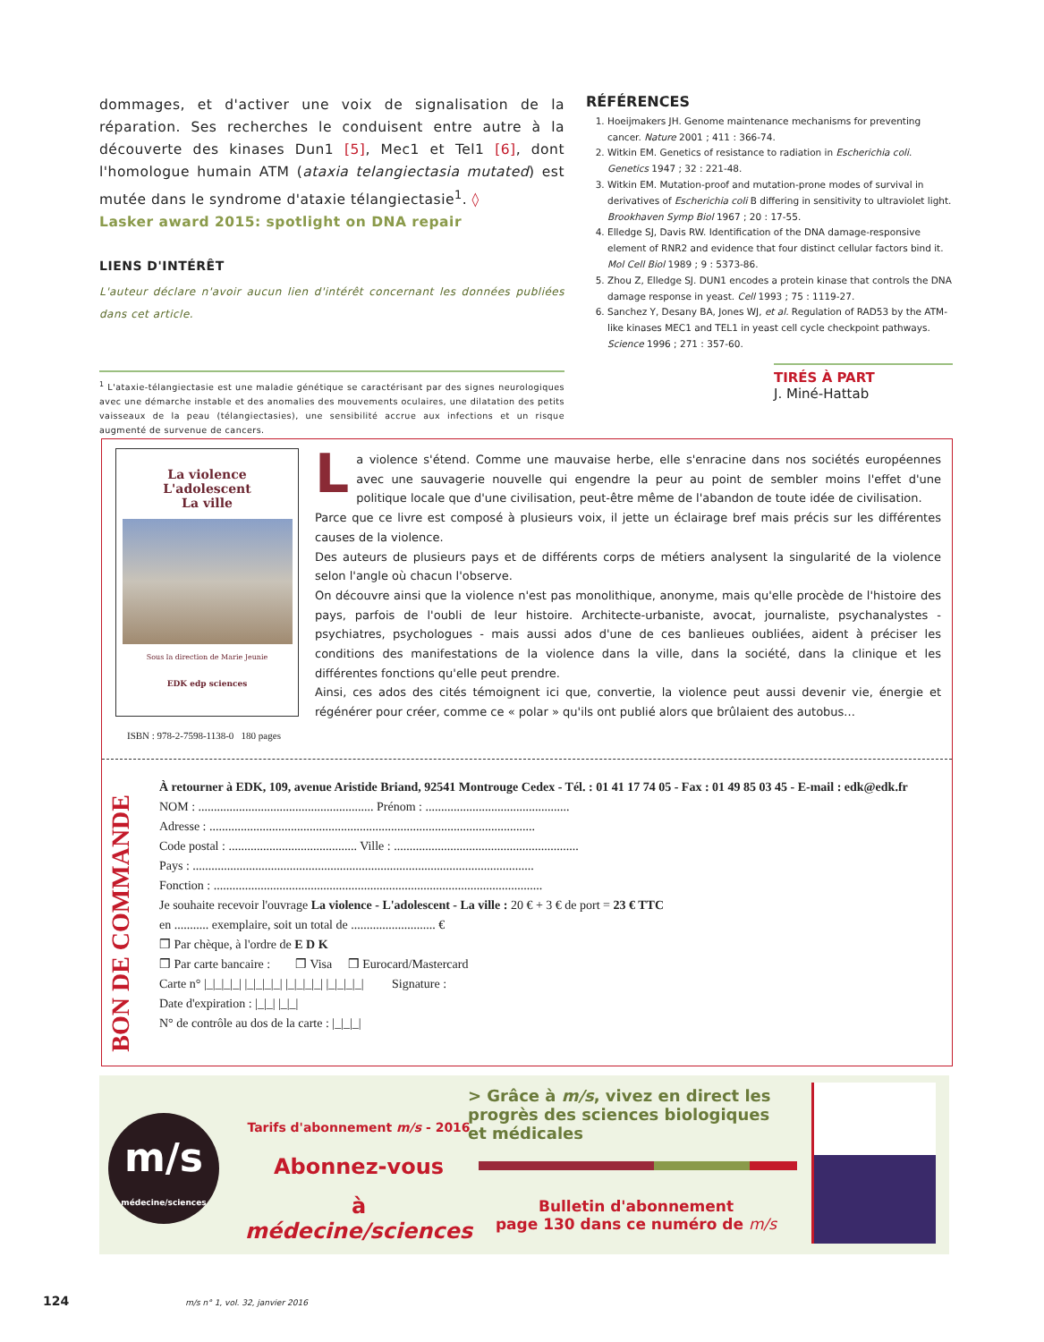dommages, et d'activer une voix de signalisation de la réparation. Ses recherches le conduisent entre autre à la découverte des kinases Dun1 [5], Mec1 et Tel1 [6], dont l'homologue humain ATM (ataxia telangiectasia mutated) est mutée dans le syndrome d'ataxie télangiectasie<sup>1</sup>. ◊
Lasker award 2015: spotlight on DNA repair
LIENS D'INTÉRÊT
L'auteur déclare n'avoir aucun lien d'intérêt concernant les données publiées dans cet article.
<sup>1</sup> L'ataxie-télangiectasie est une maladie génétique se caractérisant par des signes neurologiques avec une démarche instable et des anomalies des mouvements oculaires, une dilatation des petits vaisseaux de la peau (télangiectasies), une sensibilité accrue aux infections et un risque augmenté de survenue de cancers.
RÉFÉRENCES
1. Hoeijmakers JH. Genome maintenance mechanisms for preventing cancer. Nature 2001 ; 411 : 366-74.
2. Witkin EM. Genetics of resistance to radiation in Escherichia coli. Genetics 1947 ; 32 : 221-48.
3. Witkin EM. Mutation-proof and mutation-prone modes of survival in derivatives of Escherichia coli B differing in sensitivity to ultraviolet light. Brookhaven Symp Biol 1967 ; 20 : 17-55.
4. Elledge SJ, Davis RW. Identification of the DNA damage-responsive element of RNR2 and evidence that four distinct cellular factors bind it. Mol Cell Biol 1989 ; 9 : 5373-86.
5. Zhou Z, Elledge SJ. DUN1 encodes a protein kinase that controls the DNA damage response in yeast. Cell 1993 ; 75 : 1119-27.
6. Sanchez Y, Desany BA, Jones WJ, et al. Regulation of RAD53 by the ATM-like kinases MEC1 and TEL1 in yeast cell cycle checkpoint pathways. Science 1996 ; 271 : 357-60.
TIRÉS À PART
J. Miné-Hattab
La violence
L'adolescent
La ville
Sous la direction de Marie Jeunie
EDK edp sciences
ISBN : 978-2-7598-1138-0 180 pages
La violence s'étend. Comme une mauvaise herbe, elle s'enracine dans nos sociétés européennes avec une sauvagerie nouvelle qui engendre la peur au point de sembler moins l'effet d'une politique locale que d'une civilisation, peut-être même de l'abandon de toute idée de civilisation.
Parce que ce livre est composé à plusieurs voix, il jette un éclairage bref mais précis sur les différentes causes de la violence.
Des auteurs de plusieurs pays et de différents corps de métiers analysent la singularité de la violence selon l'angle où chacun l'observe.
On découvre ainsi que la violence n'est pas monolithique, anonyme, mais qu'elle procède de l'histoire des pays, parfois de l'oubli de leur histoire. Architecte-urbaniste, avocat, journaliste, psychanalystes - psychiatres, psychologues - mais aussi ados d'une de ces banlieues oubliées, aident à préciser les conditions des manifestations de la violence dans la ville, dans la société, dans la clinique et les différentes fonctions qu'elle peut prendre.
Ainsi, ces ados des cités témoignent ici que, convertie, la violence peut aussi devenir vie, énergie et régénérer pour créer, comme ce « polar » qu'ils ont publié alors que brûlaient des autobus...
À retourner à EDK, 109, avenue Aristide Briand, 92541 Montrouge Cedex - Tél. : 01 41 17 74 05 - Fax : 01 49 85 03 45 - E-mail : edk@edk.fr
NOM : ........................................................ Prénom : ..............................................
Adresse : ........................................................................................................
Code postal : ......................................... Ville : ...........................................................
Pays : .............................................................................................................
Fonction : .........................................................................................................
Je souhaite recevoir l'ouvrage La violence - L'adolescent - La ville : 20 € + 3 € de port = 23 € TTC
en ........... exemplaire, soit un total de ........................... €
❒ Par chèque, à l'ordre de E D K
❒ Par carte bancaire : ❒ Visa ❒ Eurocard/Mastercard
Carte n° |_|_|_|_| |_|_|_|_| |_|_|_|_| |_|_|_|_| Signature :
Date d'expiration : |_|_| |_|_|
N° de contrôle au dos de la carte : |_|_|_|
BON DE COMMANDE
m/s
médecine/sciences
Tarifs d'abonnement m/s - 2016
Abonnez-vous
à médecine/sciences
> Grâce à m/s, vivez en direct les progrès des sciences biologiques et médicales
Bulletin d'abonnement
page 130 dans ce numéro de m/s
124 m/s n° 1, vol. 32, janvier 2016